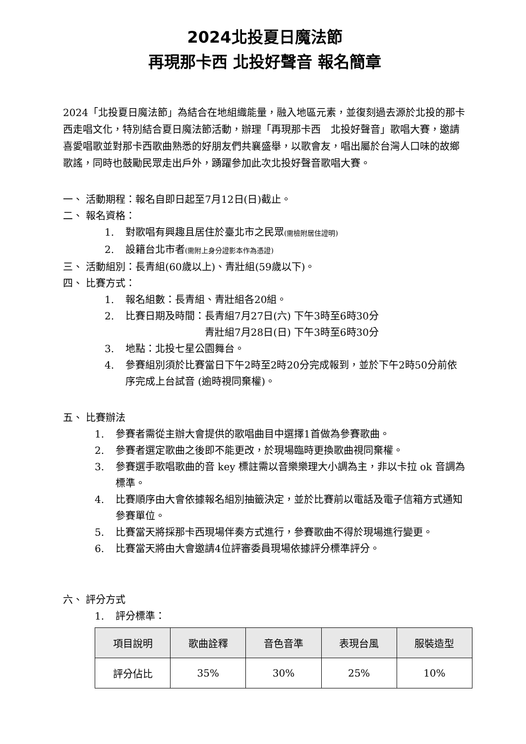2024北投夏日魔法節
再現那卡西 北投好聲音 報名簡章
2024「北投夏日魔法節」為結合在地組織能量，融入地區元素，並復刻過去源於北投的那卡西走唱文化，特別結合夏日魔法節活動，辦理「再現那卡西　北投好聲音」歌唱大賽，邀請喜愛唱歌並對那卡西歌曲熟悉的好朋友們共襄盛舉，以歌會友，唱出屬於台灣人口味的故鄉歌謠，同時也鼓勵民眾走出戶外，踴躍參加此次北投好聲音歌唱大賽。
一、 活動期程：報名自即日起至7月12日(日)截止。
二、 報名資格：
1. 對歌唱有興趣且居住於臺北市之民眾(需檢附居住證明)
2. 設籍台北市者(需附上身分證影本作為憑證)
三、 活動組別：長青組(60歲以上)、青壯組(59歲以下)。
四、 比賽方式：
1. 報名組數：長青組、青壯組各20組。
2. 比賽日期及時間：長青組7月27日(六) 下午3時至6時30分
　　　　　　　　青壯組7月28日(日) 下午3時至6時30分
3. 地點：北投七星公園舞台。
4. 參賽組別須於比賽當日下午2時至2時20分完成報到，並於下午2時50分前依序完成上台試音 (逾時視同棄權)。
五、 比賽辦法
1. 參賽者需從主辦大會提供的歌唱曲目中選擇1首做為參賽歌曲。
2. 參賽者選定歌曲之後即不能更改，於現場臨時更換歌曲視同棄權。
3. 參賽選手歌唱歌曲的音 key 標註需以音樂樂理大小調為主，非以卡拉 ok 音調為標準。
4. 比賽順序由大會依據報名組別抽籤決定，並於比賽前以電話及電子信箱方式通知參賽單位。
5. 比賽當天將採那卡西現場伴奏方式進行，參賽歌曲不得於現場進行變更。
6. 比賽當天將由大會邀請4位評審委員現場依據評分標準評分。
六、 評分方式
1. 評分標準：
| 項目說明 | 歌曲詮釋 | 音色音準 | 表現台風 | 服裝造型 |
| --- | --- | --- | --- | --- |
| 評分佔比 | 35% | 30% | 25% | 10% |